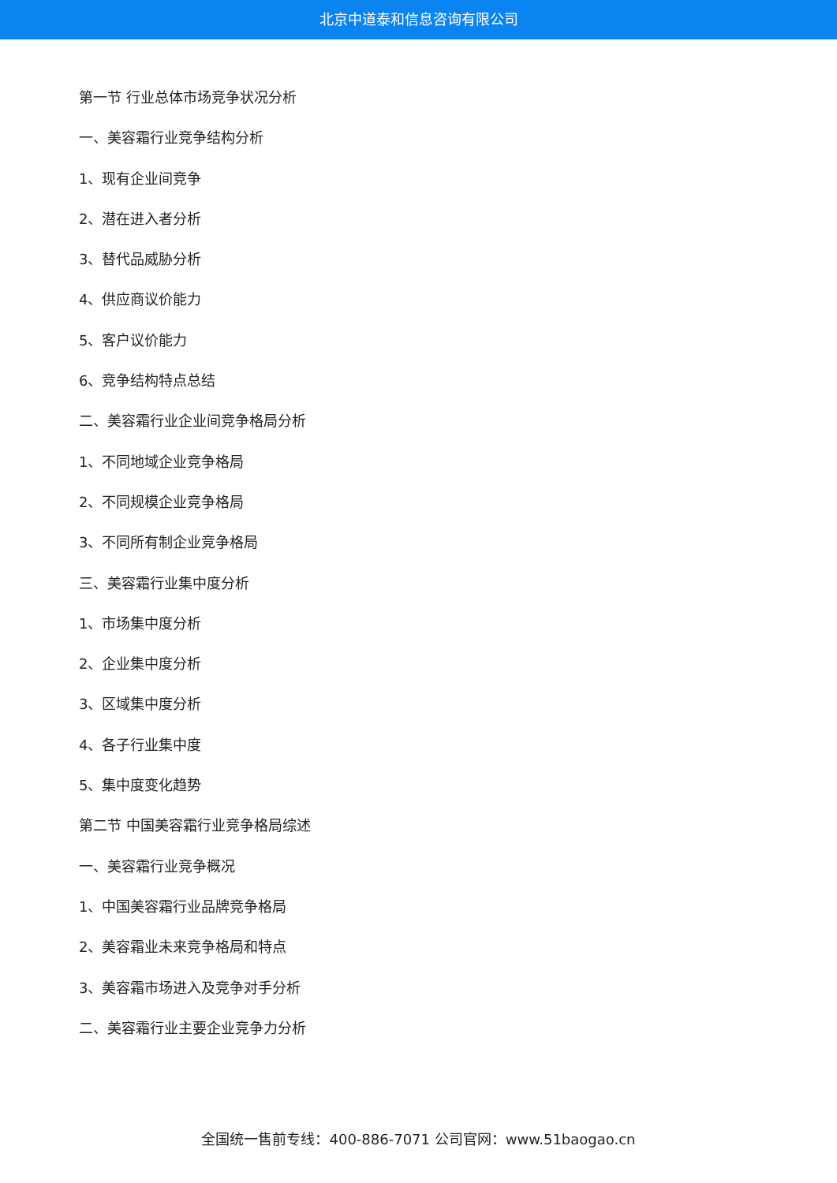北京中道泰和信息咨询有限公司
第一节 行业总体市场竞争状况分析
一、美容霜行业竞争结构分析
1、现有企业间竞争
2、潜在进入者分析
3、替代品威胁分析
4、供应商议价能力
5、客户议价能力
6、竞争结构特点总结
二、美容霜行业企业间竞争格局分析
1、不同地域企业竞争格局
2、不同规模企业竞争格局
3、不同所有制企业竞争格局
三、美容霜行业集中度分析
1、市场集中度分析
2、企业集中度分析
3、区域集中度分析
4、各子行业集中度
5、集中度变化趋势
第二节 中国美容霜行业竞争格局综述
一、美容霜行业竞争概况
1、中国美容霜行业品牌竞争格局
2、美容霜业未来竞争格局和特点
3、美容霜市场进入及竞争对手分析
二、美容霜行业主要企业竞争力分析
全国统一售前专线：400-886-7071 公司官网：www.51baogao.cn